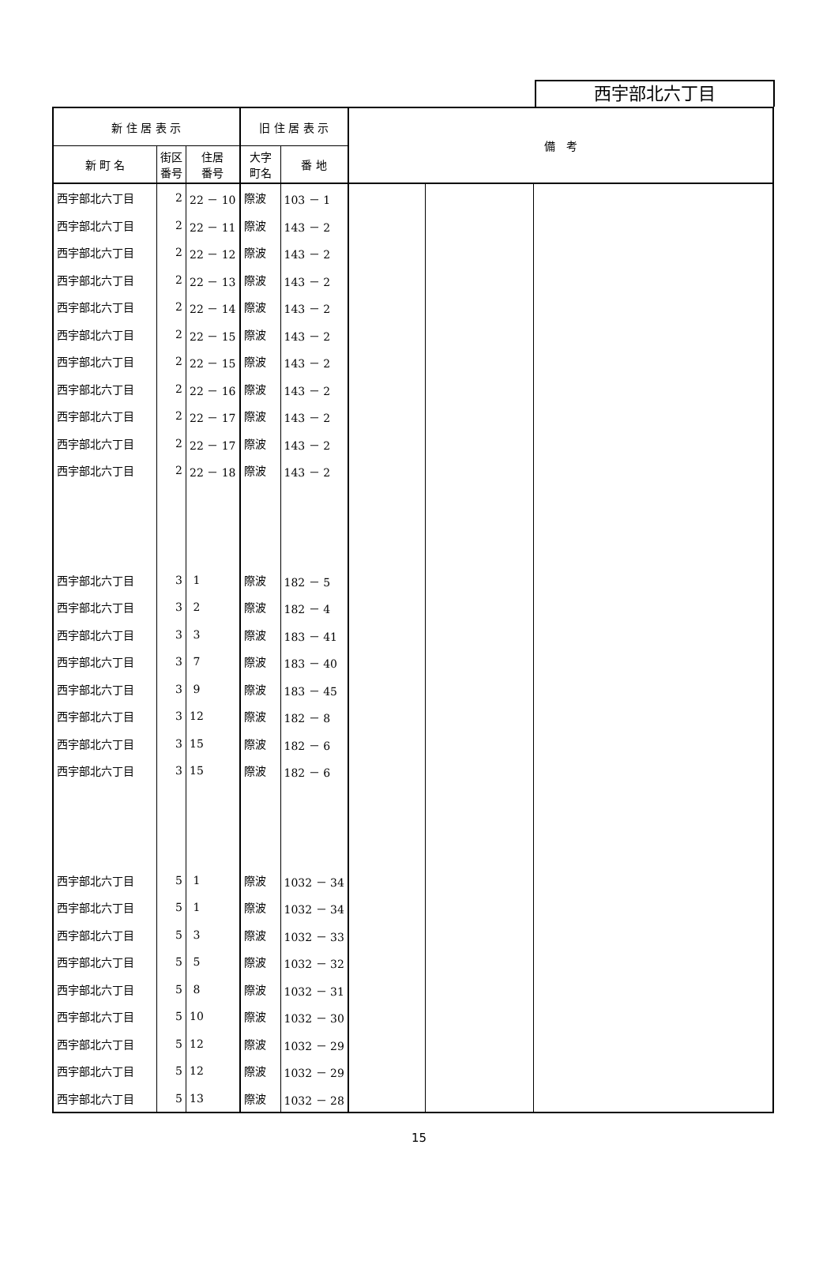西宇部北六丁目
| 新 住 居 表 示 | | | 旧 住 居 表 示 | | 備 考 | | |
| --- | --- | --- | --- | --- | --- | --- | --- |
| 新 町 名 | 街区 番号 | 住居 番号 | 大字 町名 | 番 地 | | | |
| 西宇部北六丁目 | 2 | 22 － 10 | 際波 | 103 － 1 | | | |
| 西宇部北六丁目 | 2 | 22 － 11 | 際波 | 143 － 2 | | | |
| 西宇部北六丁目 | 2 | 22 － 12 | 際波 | 143 － 2 | | | |
| 西宇部北六丁目 | 2 | 22 － 13 | 際波 | 143 － 2 | | | |
| 西宇部北六丁目 | 2 | 22 － 14 | 際波 | 143 － 2 | | | |
| 西宇部北六丁目 | 2 | 22 － 15 | 際波 | 143 － 2 | | | |
| 西宇部北六丁目 | 2 | 22 － 15 | 際波 | 143 － 2 | | | |
| 西宇部北六丁目 | 2 | 22 － 16 | 際波 | 143 － 2 | | | |
| 西宇部北六丁目 | 2 | 22 － 17 | 際波 | 143 － 2 | | | |
| 西宇部北六丁目 | 2 | 22 － 17 | 際波 | 143 － 2 | | | |
| 西宇部北六丁目 | 2 | 22 － 18 | 際波 | 143 － 2 | | | |
| 西宇部北六丁目 | 3 | 1 | 際波 | 182 － 5 | | | |
| 西宇部北六丁目 | 3 | 2 | 際波 | 182 － 4 | | | |
| 西宇部北六丁目 | 3 | 3 | 際波 | 183 － 41 | | | |
| 西宇部北六丁目 | 3 | 7 | 際波 | 183 － 40 | | | |
| 西宇部北六丁目 | 3 | 9 | 際波 | 183 － 45 | | | |
| 西宇部北六丁目 | 3 | 12 | 際波 | 182 － 8 | | | |
| 西宇部北六丁目 | 3 | 15 | 際波 | 182 － 6 | | | |
| 西宇部北六丁目 | 3 | 15 | 際波 | 182 － 6 | | | |
| 西宇部北六丁目 | 5 | 1 | 際波 | 1032 － 34 | | | |
| 西宇部北六丁目 | 5 | 1 | 際波 | 1032 － 34 | | | |
| 西宇部北六丁目 | 5 | 3 | 際波 | 1032 － 33 | | | |
| 西宇部北六丁目 | 5 | 5 | 際波 | 1032 － 32 | | | |
| 西宇部北六丁目 | 5 | 8 | 際波 | 1032 － 31 | | | |
| 西宇部北六丁目 | 5 | 10 | 際波 | 1032 － 30 | | | |
| 西宇部北六丁目 | 5 | 12 | 際波 | 1032 － 29 | | | |
| 西宇部北六丁目 | 5 | 12 | 際波 | 1032 － 29 | | | |
| 西宇部北六丁目 | 5 | 13 | 際波 | 1032 － 28 | | | |
15